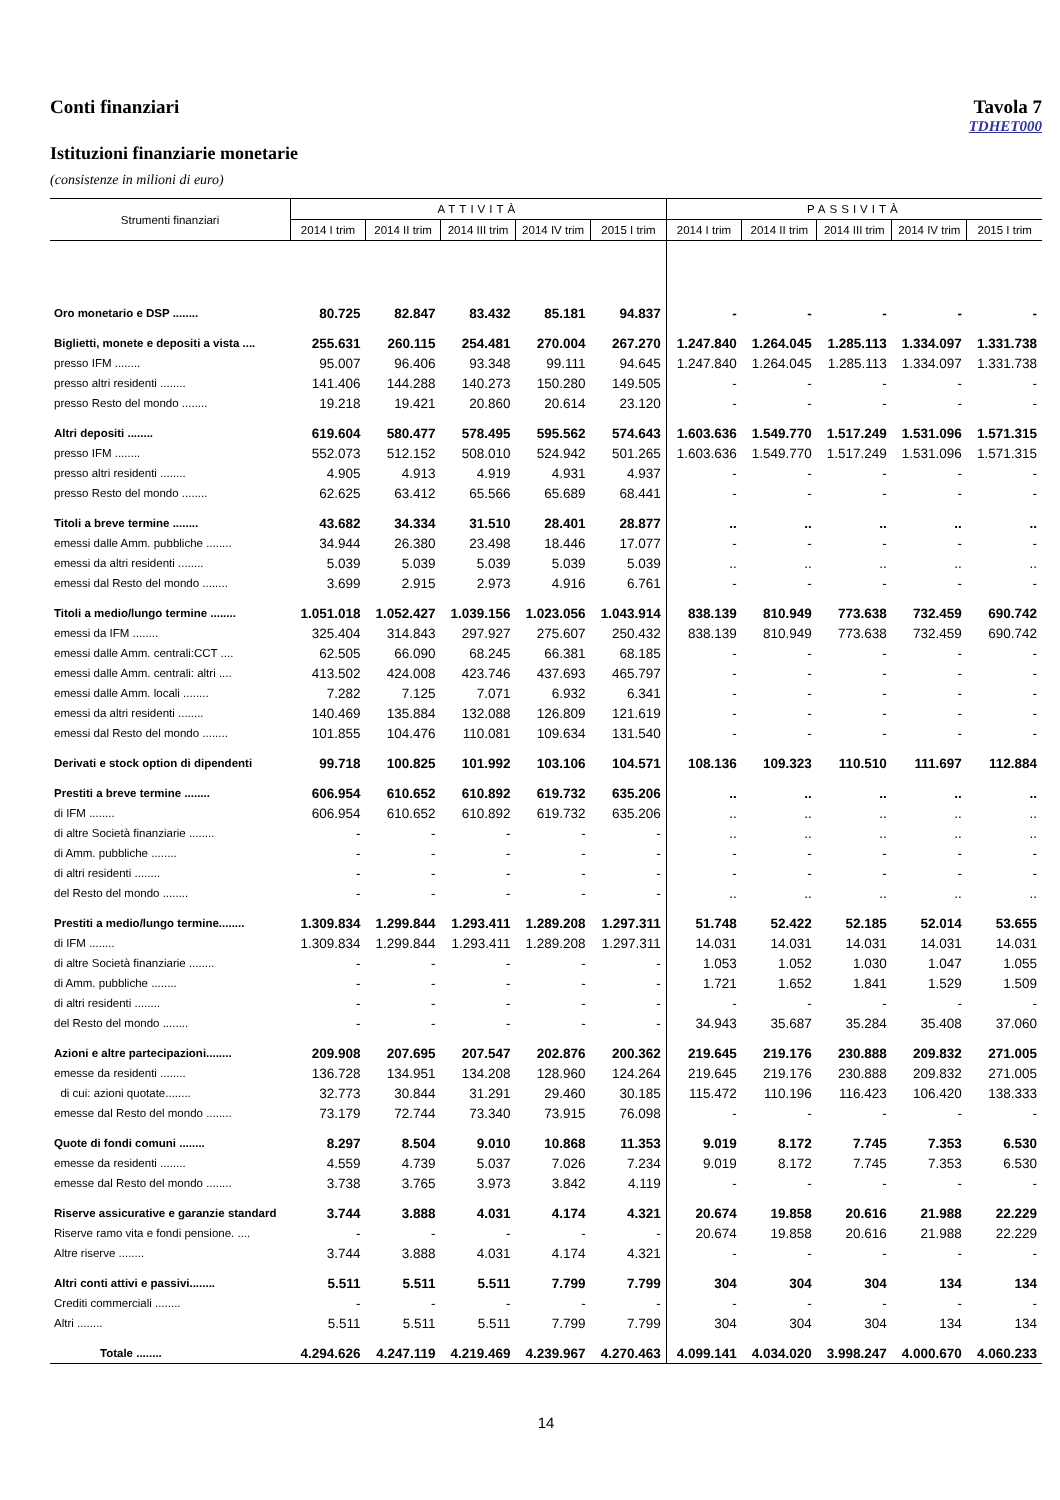Conti finanziari Tavola 7
TDHET000
Istituzioni finanziarie monetarie
(consistenze in milioni di euro)
| Strumenti finanziari | ATTIVITÀ | | | | | PASSIVITÀ | | | | |
| --- | --- | --- | --- | --- | --- | --- | --- | --- | --- | --- |
| | 2014 I trim | 2014 II trim | 2014 III trim | 2014 IV trim | 2015 I trim | 2014 I trim | 2014 II trim | 2014 III trim | 2014 IV trim | 2015 I trim |
| Oro monetario e DSP ........ | 80.725 | 82.847 | 83.432 | 85.181 | 94.837 | - | - | - | - | - |
| Biglietti, monete e depositi a vista .... | 255.631 | 260.115 | 254.481 | 270.004 | 267.270 | 1.247.840 | 1.264.045 | 1.285.113 | 1.334.097 | 1.331.738 |
| presso IFM ........ | 95.007 | 96.406 | 93.348 | 99.111 | 94.645 | 1.247.840 | 1.264.045 | 1.285.113 | 1.334.097 | 1.331.738 |
| presso altri residenti ........ | 141.406 | 144.288 | 140.273 | 150.280 | 149.505 | - | - | - | - | - |
| presso Resto del mondo ........ | 19.218 | 19.421 | 20.860 | 20.614 | 23.120 | - | - | - | - | - |
| Altri depositi ........ | 619.604 | 580.477 | 578.495 | 595.562 | 574.643 | 1.603.636 | 1.549.770 | 1.517.249 | 1.531.096 | 1.571.315 |
| presso IFM ........ | 552.073 | 512.152 | 508.010 | 524.942 | 501.265 | 1.603.636 | 1.549.770 | 1.517.249 | 1.531.096 | 1.571.315 |
| presso altri residenti ........ | 4.905 | 4.913 | 4.919 | 4.931 | 4.937 | - | - | - | - | - |
| presso Resto del mondo ........ | 62.625 | 63.412 | 65.566 | 65.689 | 68.441 | - | - | - | - | - |
| Titoli a breve termine ........ | 43.682 | 34.334 | 31.510 | 28.401 | 28.877 | .. | .. | .. | .. | .. |
| emessi dalle Amm. pubbliche ........ | 34.944 | 26.380 | 23.498 | 18.446 | 17.077 | - | - | - | - | - |
| emessi da altri residenti ........ | 5.039 | 5.039 | 5.039 | 5.039 | 5.039 | .. | .. | .. | .. | .. |
| emessi dal Resto del mondo ........ | 3.699 | 2.915 | 2.973 | 4.916 | 6.761 | - | - | - | - | - |
| Titoli a medio/lungo termine ........ | 1.051.018 | 1.052.427 | 1.039.156 | 1.023.056 | 1.043.914 | 838.139 | 810.949 | 773.638 | 732.459 | 690.742 |
| emessi da IFM ........ | 325.404 | 314.843 | 297.927 | 275.607 | 250.432 | 838.139 | 810.949 | 773.638 | 732.459 | 690.742 |
| emessi dalle Amm. centrali:CCT .... | 62.505 | 66.090 | 68.245 | 66.381 | 68.185 | - | - | - | - | - |
| emessi dalle Amm. centrali: altri .... | 413.502 | 424.008 | 423.746 | 437.693 | 465.797 | - | - | - | - | - |
| emessi dalle Amm. locali ........ | 7.282 | 7.125 | 7.071 | 6.932 | 6.341 | - | - | - | - | - |
| emessi da altri residenti ........ | 140.469 | 135.884 | 132.088 | 126.809 | 121.619 | - | - | - | - | - |
| emessi dal Resto del mondo ........ | 101.855 | 104.476 | 110.081 | 109.634 | 131.540 | - | - | - | - | - |
| Derivati e stock option di dipendenti | 99.718 | 100.825 | 101.992 | 103.106 | 104.571 | 108.136 | 109.323 | 110.510 | 111.697 | 112.884 |
| Prestiti a breve termine ........ | 606.954 | 610.652 | 610.892 | 619.732 | 635.206 | .. | .. | .. | .. | .. |
| di IFM ........ | 606.954 | 610.652 | 610.892 | 619.732 | 635.206 | .. | .. | .. | .. | .. |
| di altre Società finanziarie ........ | - | - | - | - | - | .. | .. | .. | .. | .. |
| di Amm. pubbliche ........ | - | - | - | - | - | - | - | - | - | - |
| di altri residenti ........ | - | - | - | - | - | - | - | - | - | - |
| del Resto del mondo ........ | - | - | - | - | - | .. | .. | .. | .. | .. |
| Prestiti a medio/lungo termine........ | 1.309.834 | 1.299.844 | 1.293.411 | 1.289.208 | 1.297.311 | 51.748 | 52.422 | 52.185 | 52.014 | 53.655 |
| di IFM ........ | 1.309.834 | 1.299.844 | 1.293.411 | 1.289.208 | 1.297.311 | 14.031 | 14.031 | 14.031 | 14.031 | 14.031 |
| di altre Società finanziarie ........ | - | - | - | - | - | 1.053 | 1.052 | 1.030 | 1.047 | 1.055 |
| di Amm. pubbliche ........ | - | - | - | - | - | 1.721 | 1.652 | 1.841 | 1.529 | 1.509 |
| di altri residenti ........ | - | - | - | - | - | - | - | - | - | - |
| del Resto del mondo ........ | - | - | - | - | - | 34.943 | 35.687 | 35.284 | 35.408 | 37.060 |
| Azioni e altre partecipazioni........ | 209.908 | 207.695 | 207.547 | 202.876 | 200.362 | 219.645 | 219.176 | 230.888 | 209.832 | 271.005 |
| emesse da residenti ........ | 136.728 | 134.951 | 134.208 | 128.960 | 124.264 | 219.645 | 219.176 | 230.888 | 209.832 | 271.005 |
| di cui: azioni quotate........ | 32.773 | 30.844 | 31.291 | 29.460 | 30.185 | 115.472 | 110.196 | 116.423 | 106.420 | 138.333 |
| emesse dal Resto del mondo ........ | 73.179 | 72.744 | 73.340 | 73.915 | 76.098 | - | - | - | - | - |
| Quote di fondi comuni ........ | 8.297 | 8.504 | 9.010 | 10.868 | 11.353 | 9.019 | 8.172 | 7.745 | 7.353 | 6.530 |
| emesse da residenti ........ | 4.559 | 4.739 | 5.037 | 7.026 | 7.234 | 9.019 | 8.172 | 7.745 | 7.353 | 6.530 |
| emesse dal Resto del mondo ........ | 3.738 | 3.765 | 3.973 | 3.842 | 4.119 | - | - | - | - | - |
| Riserve assicurative e garanzie standard | 3.744 | 3.888 | 4.031 | 4.174 | 4.321 | 20.674 | 19.858 | 20.616 | 21.988 | 22.229 |
| Riserve ramo vita e fondi pensione. .... | - | - | - | - | - | 20.674 | 19.858 | 20.616 | 21.988 | 22.229 |
| Altre riserve ........ | 3.744 | 3.888 | 4.031 | 4.174 | 4.321 | - | - | - | - | - |
| Altri conti attivi e passivi........ | 5.511 | 5.511 | 5.511 | 7.799 | 7.799 | 304 | 304 | 304 | 134 | 134 |
| Crediti commerciali ........ | - | - | - | - | - | - | - | - | - | - |
| Altri ........ | 5.511 | 5.511 | 5.511 | 7.799 | 7.799 | 304 | 304 | 304 | 134 | 134 |
| Totale ........ | 4.294.626 | 4.247.119 | 4.219.469 | 4.239.967 | 4.270.463 | 4.099.141 | 4.034.020 | 3.998.247 | 4.000.670 | 4.060.233 |
14